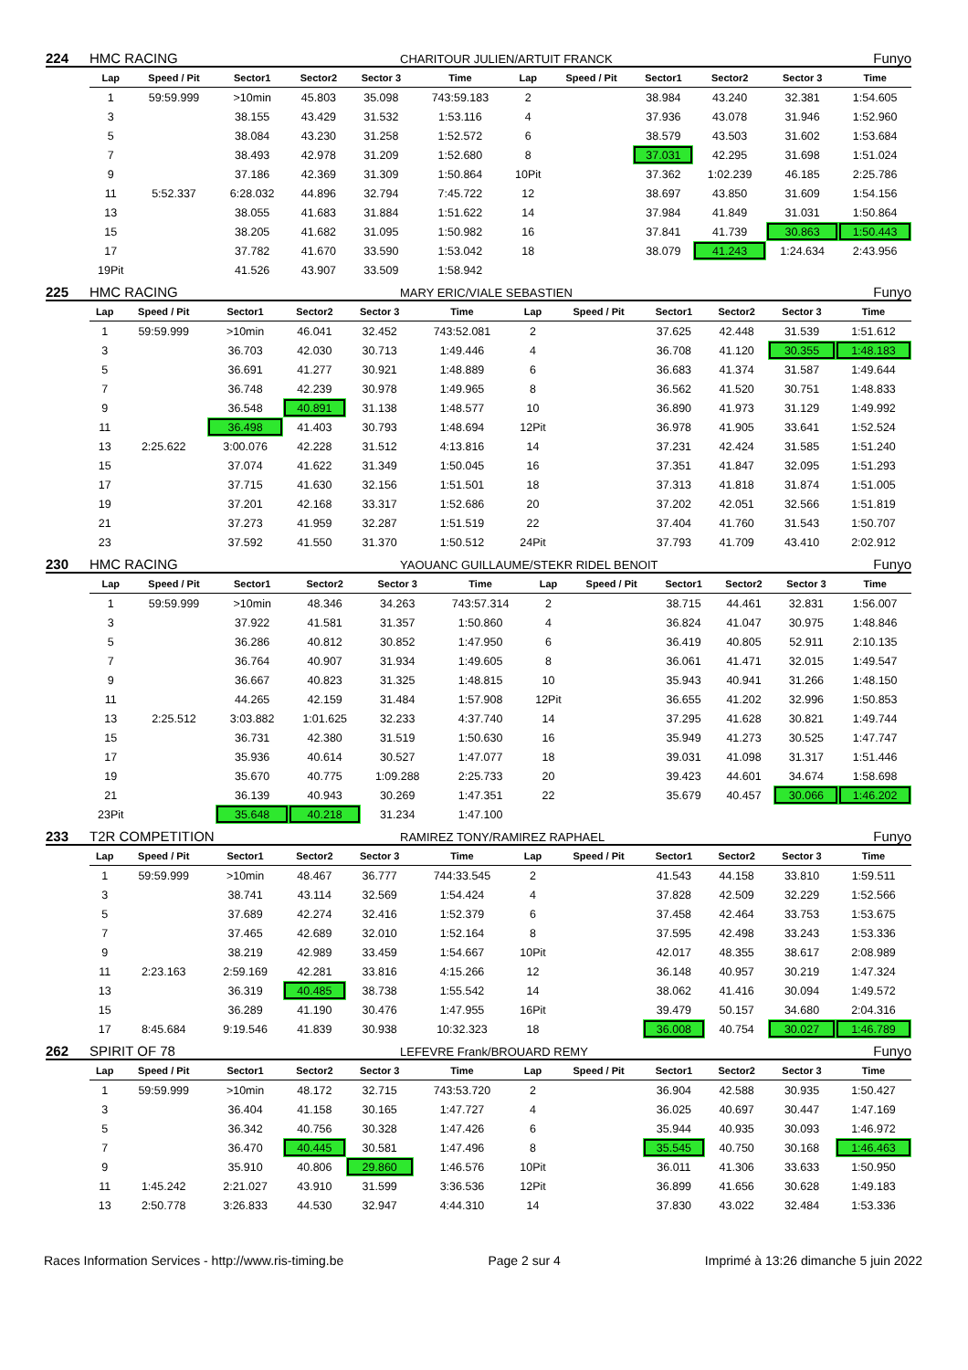224 HMC RACING CHARITOUR JULIEN/ARTUIT FRANCK Funyo
| Lap | Speed / Pit | Sector1 | Sector2 | Sector 3 | Time | Lap | Speed / Pit | Sector1 | Sector2 | Sector 3 | Time |
| --- | --- | --- | --- | --- | --- | --- | --- | --- | --- | --- | --- |
| 1 | 59:59.999 | >10min | 45.803 | 35.098 | 743:59.183 | 2 | | 38.984 | 43.240 | 32.381 | 1:54.605 |
| 3 | | 38.155 | 43.429 | 31.532 | 1:53.116 | 4 | | 37.936 | 43.078 | 31.946 | 1:52.960 |
| 5 | | 38.084 | 43.230 | 31.258 | 1:52.572 | 6 | | 38.579 | 43.503 | 31.602 | 1:53.684 |
| 7 | | 38.493 | 42.978 | 31.209 | 1:52.680 | 8 | | 37.031 | 42.295 | 31.698 | 1:51.024 |
| 9 | | 37.186 | 42.369 | 31.309 | 1:50.864 | 10Pit | | 37.362 | 1:02.239 | 46.185 | 2:25.786 |
| 11 | 5:52.337 | 6:28.032 | 44.896 | 32.794 | 7:45.722 | 12 | | 38.697 | 43.850 | 31.609 | 1:54.156 |
| 13 | | 38.055 | 41.683 | 31.884 | 1:51.622 | 14 | | 37.984 | 41.849 | 31.031 | 1:50.864 |
| 15 | | 38.205 | 41.682 | 31.095 | 1:50.982 | 16 | | 37.841 | 41.739 | 30.863 | 1:50.443 |
| 17 | | 37.782 | 41.670 | 33.590 | 1:53.042 | 18 | | 38.079 | 41.243 | 1:24.634 | 2:43.956 |
| 19Pit | | 41.526 | 43.907 | 33.509 | 1:58.942 | | | | | | |
225 HMC RACING MARY ERIC/VIALE SEBASTIEN Funyo
| Lap | Speed / Pit | Sector1 | Sector2 | Sector 3 | Time | Lap | Speed / Pit | Sector1 | Sector2 | Sector 3 | Time |
| --- | --- | --- | --- | --- | --- | --- | --- | --- | --- | --- | --- |
| 1 | 59:59.999 | >10min | 46.041 | 32.452 | 743:52.081 | 2 | | 37.625 | 42.448 | 31.539 | 1:51.612 |
| 3 | | 36.703 | 42.030 | 30.713 | 1:49.446 | 4 | | 36.708 | 41.120 | 30.355 | 1:48.183 |
| 5 | | 36.691 | 41.277 | 30.921 | 1:48.889 | 6 | | 36.683 | 41.374 | 31.587 | 1:49.644 |
| 7 | | 36.748 | 42.239 | 30.978 | 1:49.965 | 8 | | 36.562 | 41.520 | 30.751 | 1:48.833 |
| 9 | | 36.548 | 40.891 | 31.138 | 1:48.577 | 10 | | 36.890 | 41.973 | 31.129 | 1:49.992 |
| 11 | | 36.498 | 41.403 | 30.793 | 1:48.694 | 12Pit | | 36.978 | 41.905 | 33.641 | 1:52.524 |
| 13 | 2:25.622 | 3:00.076 | 42.228 | 31.512 | 4:13.816 | 14 | | 37.231 | 42.424 | 31.585 | 1:51.240 |
| 15 | | 37.074 | 41.622 | 31.349 | 1:50.045 | 16 | | 37.351 | 41.847 | 32.095 | 1:51.293 |
| 17 | | 37.715 | 41.630 | 32.156 | 1:51.501 | 18 | | 37.313 | 41.818 | 31.874 | 1:51.005 |
| 19 | | 37.201 | 42.168 | 33.317 | 1:52.686 | 20 | | 37.202 | 42.051 | 32.566 | 1:51.819 |
| 21 | | 37.273 | 41.959 | 32.287 | 1:51.519 | 22 | | 37.404 | 41.760 | 31.543 | 1:50.707 |
| 23 | | 37.592 | 41.550 | 31.370 | 1:50.512 | 24Pit | | 37.793 | 41.709 | 43.410 | 2:02.912 |
230 HMC RACING YAOUANC GUILLAUME/STEKR RIDEL BENOIT Funyo
| Lap | Speed / Pit | Sector1 | Sector2 | Sector 3 | Time | Lap | Speed / Pit | Sector1 | Sector2 | Sector 3 | Time |
| --- | --- | --- | --- | --- | --- | --- | --- | --- | --- | --- | --- |
| 1 | 59:59.999 | >10min | 48.346 | 34.263 | 743:57.314 | 2 | | 38.715 | 44.461 | 32.831 | 1:56.007 |
| 3 | | 37.922 | 41.581 | 31.357 | 1:50.860 | 4 | | 36.824 | 41.047 | 30.975 | 1:48.846 |
| 5 | | 36.286 | 40.812 | 30.852 | 1:47.950 | 6 | | 36.419 | 40.805 | 52.911 | 2:10.135 |
| 7 | | 36.764 | 40.907 | 31.934 | 1:49.605 | 8 | | 36.061 | 41.471 | 32.015 | 1:49.547 |
| 9 | | 36.667 | 40.823 | 31.325 | 1:48.815 | 10 | | 35.943 | 40.941 | 31.266 | 1:48.150 |
| 11 | | 44.265 | 42.159 | 31.484 | 1:57.908 | 12Pit | | 36.655 | 41.202 | 32.996 | 1:50.853 |
| 13 | 2:25.512 | 3:03.882 | 1:01.625 | 32.233 | 4:37.740 | 14 | | 37.295 | 41.628 | 30.821 | 1:49.744 |
| 15 | | 36.731 | 42.380 | 31.519 | 1:50.630 | 16 | | 35.949 | 41.273 | 30.525 | 1:47.747 |
| 17 | | 35.936 | 40.614 | 30.527 | 1:47.077 | 18 | | 39.031 | 41.098 | 31.317 | 1:51.446 |
| 19 | | 35.670 | 40.775 | 1:09.288 | 2:25.733 | 20 | | 39.423 | 44.601 | 34.674 | 1:58.698 |
| 21 | | 36.139 | 40.943 | 30.269 | 1:47.351 | 22 | | 35.679 | 40.457 | 30.066 | 1:46.202 |
| 23Pit | | 35.648 | 40.218 | 31.234 | 1:47.100 | | | | | | |
233 T2R COMPETITION RAMIREZ TONY/RAMIREZ RAPHAEL Funyo
| Lap | Speed / Pit | Sector1 | Sector2 | Sector 3 | Time | Lap | Speed / Pit | Sector1 | Sector2 | Sector 3 | Time |
| --- | --- | --- | --- | --- | --- | --- | --- | --- | --- | --- | --- |
| 1 | 59:59.999 | >10min | 48.467 | 36.777 | 744:33.545 | 2 | | 41.543 | 44.158 | 33.810 | 1:59.511 |
| 3 | | 38.741 | 43.114 | 32.569 | 1:54.424 | 4 | | 37.828 | 42.509 | 32.229 | 1:52.566 |
| 5 | | 37.689 | 42.274 | 32.416 | 1:52.379 | 6 | | 37.458 | 42.464 | 33.753 | 1:53.675 |
| 7 | | 37.465 | 42.689 | 32.010 | 1:52.164 | 8 | | 37.595 | 42.498 | 33.243 | 1:53.336 |
| 9 | | 38.219 | 42.989 | 33.459 | 1:54.667 | 10Pit | | 42.017 | 48.355 | 38.617 | 2:08.989 |
| 11 | 2:23.163 | 2:59.169 | 42.281 | 33.816 | 4:15.266 | 12 | | 36.148 | 40.957 | 30.219 | 1:47.324 |
| 13 | | 36.319 | 40.485 | 38.738 | 1:55.542 | 14 | | 38.062 | 41.416 | 30.094 | 1:49.572 |
| 15 | | 36.289 | 41.190 | 30.476 | 1:47.955 | 16Pit | | 39.479 | 50.157 | 34.680 | 2:04.316 |
| 17 | 8:45.684 | 9:19.546 | 41.839 | 30.938 | 10:32.323 | 18 | | 36.008 | 40.754 | 30.027 | 1:46.789 |
262 SPIRIT OF 78 LEFEVRE Frank/BROUARD REMY Funyo
| Lap | Speed / Pit | Sector1 | Sector2 | Sector 3 | Time | Lap | Speed / Pit | Sector1 | Sector2 | Sector 3 | Time |
| --- | --- | --- | --- | --- | --- | --- | --- | --- | --- | --- | --- |
| 1 | 59:59.999 | >10min | 48.172 | 32.715 | 743:53.720 | 2 | | 36.904 | 42.588 | 30.935 | 1:50.427 |
| 3 | | 36.404 | 41.158 | 30.165 | 1:47.727 | 4 | | 36.025 | 40.697 | 30.447 | 1:47.169 |
| 5 | | 36.342 | 40.756 | 30.328 | 1:47.426 | 6 | | 35.944 | 40.935 | 30.093 | 1:46.972 |
| 7 | | 36.470 | 40.445 | 30.581 | 1:47.496 | 8 | | 35.545 | 40.750 | 30.168 | 1:46.463 |
| 9 | | 35.910 | 40.806 | 29.860 | 1:46.576 | 10Pit | | 36.011 | 41.306 | 33.633 | 1:50.950 |
| 11 | 1:45.242 | 2:21.027 | 43.910 | 31.599 | 3:36.536 | 12Pit | | 36.899 | 41.656 | 30.628 | 1:49.183 |
| 13 | 2:50.778 | 3:26.833 | 44.530 | 32.947 | 4:44.310 | 14 | | 37.830 | 43.022 | 32.484 | 1:53.336 |
Races Information Services - http://www.ris-timing.be Page 2 sur 4 Imprimé à 13:26 dimanche 5 juin 2022